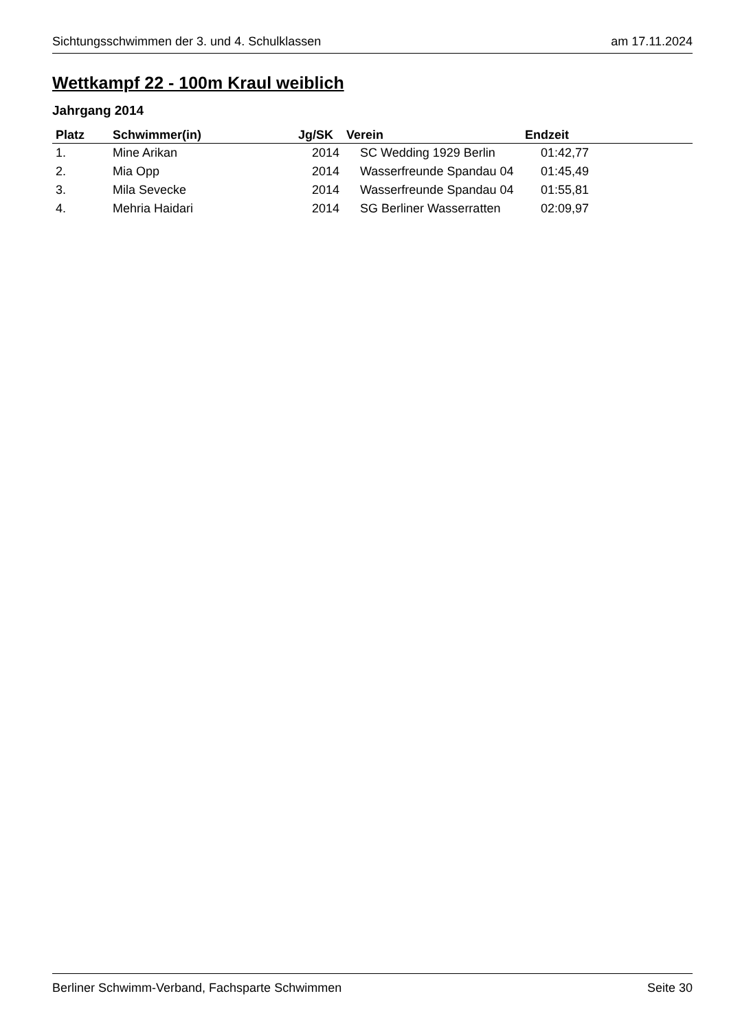Sichtungsschwimmen der 3. und 4. Schulklassen am 17.11.2024
Wettkampf 22 - 100m Kraul weiblich
Jahrgang 2014
| Platz | Schwimmer(in) | Jg/SK | Verein | Endzeit |
| --- | --- | --- | --- | --- |
| 1. | Mine Arikan | 2014 | SC Wedding 1929 Berlin | 01:42,77 |
| 2. | Mia Opp | 2014 | Wasserfreunde Spandau 04 | 01:45,49 |
| 3. | Mila Sevecke | 2014 | Wasserfreunde Spandau 04 | 01:55,81 |
| 4. | Mehria Haidari | 2014 | SG Berliner Wasserratten | 02:09,97 |
Berliner Schwimm-Verband, Fachsparte Schwimmen Seite 30